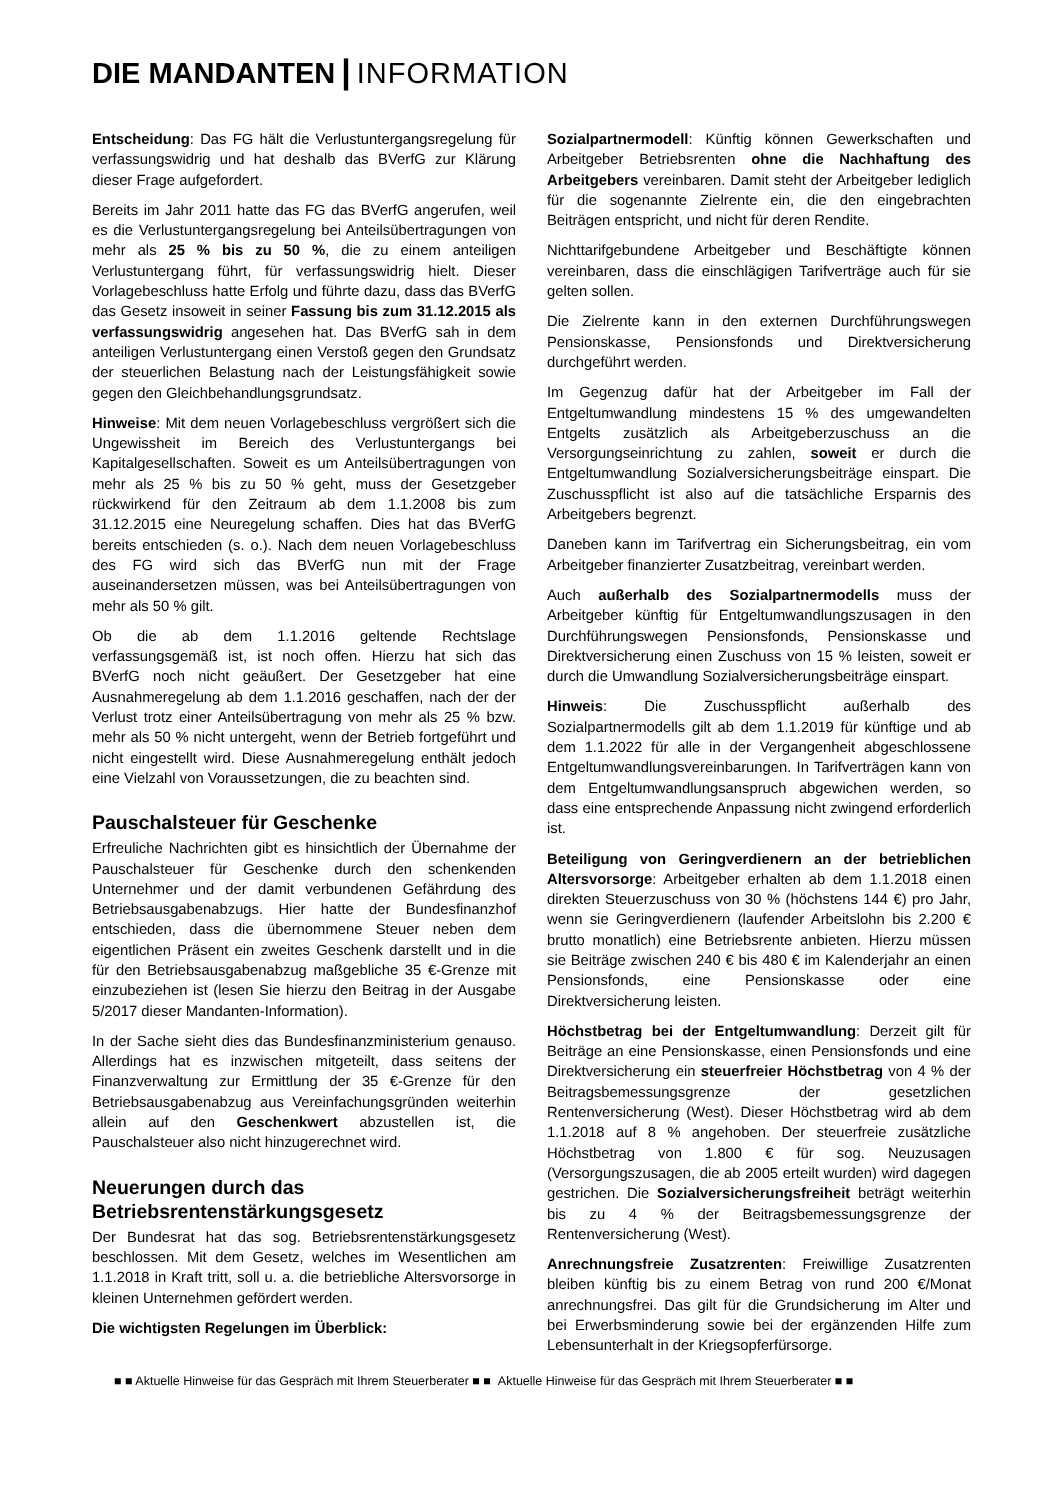DIE MANDANTEN | INFORMATION
Entscheidung: Das FG hält die Verlustuntergangsregelung für verfassungswidrig und hat deshalb das BVerfG zur Klärung dieser Frage aufgefordert.
Bereits im Jahr 2011 hatte das FG das BVerfG angerufen, weil es die Verlustuntergangsregelung bei Anteilsübertragungen von mehr als 25 % bis zu 50 %, die zu einem anteiligen Verlustuntergang führt, für verfassungswidrig hielt. Dieser Vorlagebeschluss hatte Erfolg und führte dazu, dass das BVerfG das Gesetz insoweit in seiner Fassung bis zum 31.12.2015 als verfassungswidrig angesehen hat. Das BVerfG sah in dem anteiligen Verlustuntergang einen Verstoß gegen den Grundsatz der steuerlichen Belastung nach der Leistungsfähigkeit sowie gegen den Gleichbehandlungsgrundsatz.
Hinweise: Mit dem neuen Vorlagebeschluss vergrößert sich die Ungewissheit im Bereich des Verlustuntergangs bei Kapitalgesellschaften. Soweit es um Anteilsübertragungen von mehr als 25 % bis zu 50 % geht, muss der Gesetzgeber rückwirkend für den Zeitraum ab dem 1.1.2008 bis zum 31.12.2015 eine Neuregelung schaffen. Dies hat das BVerfG bereits entschieden (s. o.). Nach dem neuen Vorlagebeschluss des FG wird sich das BVerfG nun mit der Frage auseinandersetzen müssen, was bei Anteilsübertragungen von mehr als 50 % gilt.
Ob die ab dem 1.1.2016 geltende Rechtslage verfassungsgemäß ist, ist noch offen. Hierzu hat sich das BVerfG noch nicht geäußert. Der Gesetzgeber hat eine Ausnahmeregelung ab dem 1.1.2016 geschaffen, nach der der Verlust trotz einer Anteilsübertragung von mehr als 25 % bzw. mehr als 50 % nicht untergeht, wenn der Betrieb fortgeführt und nicht eingestellt wird. Diese Ausnahmeregelung enthält jedoch eine Vielzahl von Voraussetzungen, die zu beachten sind.
Pauschalsteuer für Geschenke
Erfreuliche Nachrichten gibt es hinsichtlich der Übernahme der Pauschalsteuer für Geschenke durch den schenkenden Unternehmer und der damit verbundenen Gefährdung des Betriebsausgabenabzugs. Hier hatte der Bundesfinanzhof entschieden, dass die übernommene Steuer neben dem eigentlichen Präsent ein zweites Geschenk darstellt und in die für den Betriebsausgabenabzug maßgebliche 35 €-Grenze mit einzubeziehen ist (lesen Sie hierzu den Beitrag in der Ausgabe 5/2017 dieser Mandanten-Information).
In der Sache sieht dies das Bundesfinanzministerium genauso. Allerdings hat es inzwischen mitgeteilt, dass seitens der Finanzverwaltung zur Ermittlung der 35 €-Grenze für den Betriebsausgabenabzug aus Vereinfachungsgründen weiterhin allein auf den Geschenkwert abzustellen ist, die Pauschalsteuer also nicht hinzugerechnet wird.
Neuerungen durch das Betriebsrentenstärkungsgesetz
Der Bundesrat hat das sog. Betriebsrentenstärkungsgesetz beschlossen. Mit dem Gesetz, welches im Wesentlichen am 1.1.2018 in Kraft tritt, soll u. a. die betriebliche Altersvorsorge in kleinen Unternehmen gefördert werden.
Die wichtigsten Regelungen im Überblick:
Sozialpartnermodell: Künftig können Gewerkschaften und Arbeitgeber Betriebsrenten ohne die Nachhaftung des Arbeitgebers vereinbaren. Damit steht der Arbeitgeber lediglich für die sogenannte Zielrente ein, die den eingebrachten Beiträgen entspricht, und nicht für deren Rendite.
Nichttarifgebundene Arbeitgeber und Beschäftigte können vereinbaren, dass die einschlägigen Tarifverträge auch für sie gelten sollen.
Die Zielrente kann in den externen Durchführungswegen Pensionskasse, Pensionsfonds und Direktversicherung durchgeführt werden.
Im Gegenzug dafür hat der Arbeitgeber im Fall der Entgeltumwandlung mindestens 15 % des umgewandelten Entgelts zusätzlich als Arbeitgeberzuschuss an die Versorgungseinrichtung zu zahlen, soweit er durch die Entgeltumwandlung Sozialversicherungsbeiträge einspart. Die Zuschusspflicht ist also auf die tatsächliche Ersparnis des Arbeitgebers begrenzt.
Daneben kann im Tarifvertrag ein Sicherungsbeitrag, ein vom Arbeitgeber finanzierter Zusatzbeitrag, vereinbart werden.
Auch außerhalb des Sozialpartnermodells muss der Arbeitgeber künftig für Entgeltumwandlungszusagen in den Durchführungswegen Pensionsfonds, Pensionskasse und Direktversicherung einen Zuschuss von 15 % leisten, soweit er durch die Umwandlung Sozialversicherungsbeiträge einspart.
Hinweis: Die Zuschusspflicht außerhalb des Sozialpartnermodells gilt ab dem 1.1.2019 für künftige und ab dem 1.1.2022 für alle in der Vergangenheit abgeschlossene Entgeltumwandlungsvereinbarungen. In Tarifverträgen kann von dem Entgeltumwandlungsanspruch abgewichen werden, so dass eine entsprechende Anpassung nicht zwingend erforderlich ist.
Beteiligung von Geringverdienern an der betrieblichen Altersvorsorge: Arbeitgeber erhalten ab dem 1.1.2018 einen direkten Steuerzuschuss von 30 % (höchstens 144 €) pro Jahr, wenn sie Geringverdienern (laufender Arbeitslohn bis 2.200 € brutto monatlich) eine Betriebsrente anbieten. Hierzu müssen sie Beiträge zwischen 240 € bis 480 € im Kalenderjahr an einen Pensionsfonds, eine Pensionskasse oder eine Direktversicherung leisten.
Höchstbetrag bei der Entgeltumwandlung: Derzeit gilt für Beiträge an eine Pensionskasse, einen Pensionsfonds und eine Direktversicherung ein steuerfreier Höchstbetrag von 4 % der Beitragsbemessungsgrenze der gesetzlichen Rentenversicherung (West). Dieser Höchstbetrag wird ab dem 1.1.2018 auf 8 % angehoben. Der steuerfreie zusätzliche Höchstbetrag von 1.800 € für sog. Neuzusagen (Versorgungszusagen, die ab 2005 erteilt wurden) wird dagegen gestrichen. Die Sozialversicherungsfreiheit beträgt weiterhin bis zu 4 % der Beitragsbemessungsgrenze der Rentenversicherung (West).
Anrechnungsfreie Zusatzrenten: Freiwillige Zusatzrenten bleiben künftig bis zu einem Betrag von rund 200 €/Monat anrechnungsfrei. Das gilt für die Grundsicherung im Alter und bei Erwerbsminderung sowie bei der ergänzenden Hilfe zum Lebensunterhalt in der Kriegsopferfürsorge.
■ ■ Aktuelle Hinweise für das Gespräch mit Ihrem Steuerberater ■ ■ Aktuelle Hinweise für das Gespräch mit Ihrem Steuerberater ■ ■